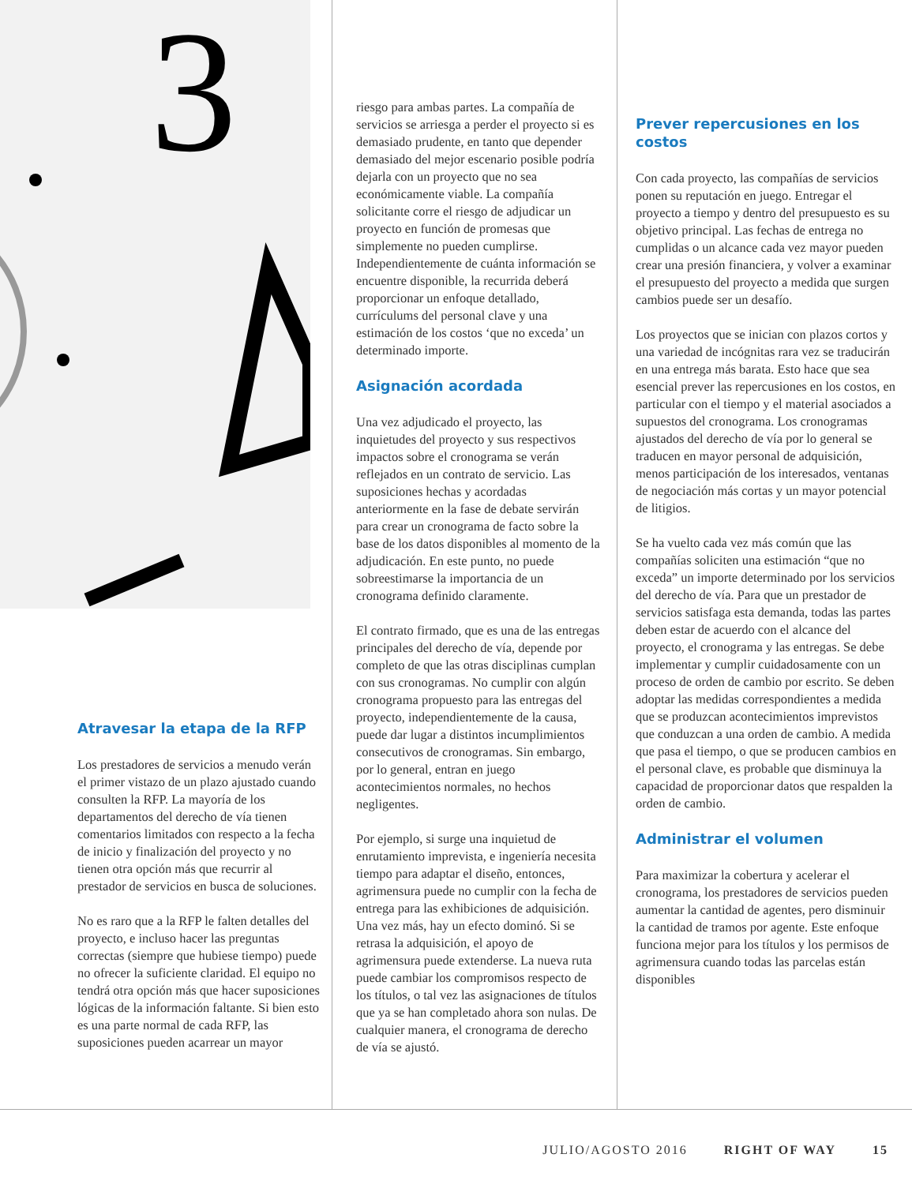3
Atravesar la etapa de la RFP
Los prestadores de servicios a menudo verán el primer vistazo de un plazo ajustado cuando consulten la RFP. La mayoría de los departamentos del derecho de vía tienen comentarios limitados con respecto a la fecha de inicio y finalización del proyecto y no tienen otra opción más que recurrir al prestador de servicios en busca de soluciones.
No es raro que a la RFP le falten detalles del proyecto, e incluso hacer las preguntas correctas (siempre que hubiese tiempo) puede no ofrecer la suficiente claridad. El equipo no tendrá otra opción más que hacer suposiciones lógicas de la información faltante. Si bien esto es una parte normal de cada RFP, las suposiciones pueden acarrear un mayor
riesgo para ambas partes. La compañía de servicios se arriesga a perder el proyecto si es demasiado prudente, en tanto que depender demasiado del mejor escenario posible podría dejarla con un proyecto que no sea económicamente viable. La compañía solicitante corre el riesgo de adjudicar un proyecto en función de promesas que simplemente no pueden cumplirse. Independientemente de cuánta información se encuentre disponible, la recurrida deberá proporcionar un enfoque detallado, currículums del personal clave y una estimación de los costos ‘que no exceda’ un determinado importe.
Asignación acordada
Una vez adjudicado el proyecto, las inquietudes del proyecto y sus respectivos impactos sobre el cronograma se verán reflejados en un contrato de servicio. Las suposiciones hechas y acordadas anteriormente en la fase de debate servirán para crear un cronograma de facto sobre la base de los datos disponibles al momento de la adjudicación. En este punto, no puede sobreestimarse la importancia de un cronograma definido claramente.
El contrato firmado, que es una de las entregas principales del derecho de vía, depende por completo de que las otras disciplinas cumplan con sus cronogramas. No cumplir con algún cronograma propuesto para las entregas del proyecto, independientemente de la causa, puede dar lugar a distintos incumplimientos consecutivos de cronogramas. Sin embargo, por lo general, entran en juego acontecimientos normales, no hechos negligentes.
Por ejemplo, si surge una inquietud de enrutamiento imprevista, e ingeniería necesita tiempo para adaptar el diseño, entonces, agrimensura puede no cumplir con la fecha de entrega para las exhibiciones de adquisición. Una vez más, hay un efecto dominó. Si se retrasa la adquisición, el apoyo de agrimensura puede extenderse. La nueva ruta puede cambiar los compromisos respecto de los títulos, o tal vez las asignaciones de títulos que ya se han completado ahora son nulas. De cualquier manera, el cronograma de derecho de vía se ajustó.
Prever repercusiones en los costos
Con cada proyecto, las compañías de servicios ponen su reputación en juego. Entregar el proyecto a tiempo y dentro del presupuesto es su objetivo principal. Las fechas de entrega no cumplidas o un alcance cada vez mayor pueden crear una presión financiera, y volver a examinar el presupuesto del proyecto a medida que surgen cambios puede ser un desafío.
Los proyectos que se inician con plazos cortos y una variedad de incógnitas rara vez se traducirán en una entrega más barata. Esto hace que sea esencial prever las repercusiones en los costos, en particular con el tiempo y el material asociados a supuestos del cronograma. Los cronogramas ajustados del derecho de vía por lo general se traducen en mayor personal de adquisición, menos participación de los interesados, ventanas de negociación más cortas y un mayor potencial de litigios.
Se ha vuelto cada vez más común que las compañías soliciten una estimación “que no exceda” un importe determinado por los servicios del derecho de vía. Para que un prestador de servicios satisfaga esta demanda, todas las partes deben estar de acuerdo con el alcance del proyecto, el cronograma y las entregas. Se debe implementar y cumplir cuidadosamente con un proceso de orden de cambio por escrito. Se deben adoptar las medidas correspondientes a medida que se produzcan acontecimientos imprevistos que conduzcan a una orden de cambio. A medida que pasa el tiempo, o que se producen cambios en el personal clave, es probable que disminuya la capacidad de proporcionar datos que respalden la orden de cambio.
Administrar el volumen
Para maximizar la cobertura y acelerar el cronograma, los prestadores de servicios pueden aumentar la cantidad de agentes, pero disminuir la cantidad de tramos por agente. Este enfoque funciona mejor para los títulos y los permisos de agrimensura cuando todas las parcelas están disponibles
JULIO/AGOSTO 2016 RIGHT OF WAY 15